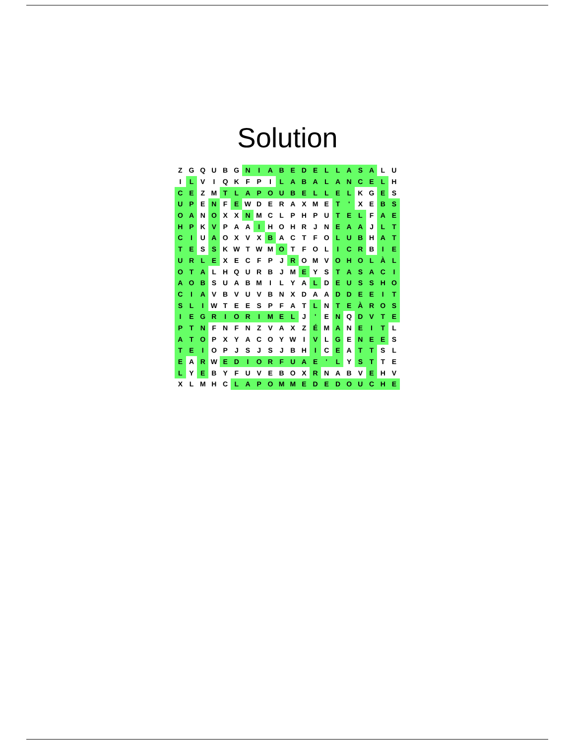Solution
| Z | G | Q | U | B | G | N | I | A | B | E | D | E | L | L | A | S | A | L | U |
| I | L | V | I | Q | K | F | P | I | L | A | B | A | L | A | N | C | E | L | H |
| C | E | Z | M | T | L | A | P | O | U | B | E | L | L | E | L | K | G | E | S |
| U | P | E | N | F | E | W | D | E | R | A | X | M | E | T | ' | X | E | B | S |
| O | A | N | O | X | X | N | M | C | L | P | H | P | U | T | E | L | F | A | E |
| H | P | K | V | P | A | A | I | H | O | H | R | J | N | E | A | A | J | L | T |
| C | I | U | A | O | X | V | X | B | A | C | T | F | O | L | U | B | H | A | T |
| T | E | S | S | K | W | T | W | M | O | T | F | O | L | I | C | R | B | I | E |
| U | R | L | E | X | E | C | F | P | J | R | O | M | V | O | H | O | L | À | L |
| O | T | A | L | H | Q | U | R | B | J | M | E | Y | S | T | A | S | A | C | I |
| A | O | B | S | U | A | B | M | I | L | Y | A | L | D | E | U | S | S | H | O |
| C | I | A | V | B | V | U | V | B | N | X | D | A | A | D | D | E | E | I | T |
| S | L | I | W | T | E | E | S | P | F | A | T | L | N | T | E | À | R | O | S |
| I | E | G | R | I | O | R | I | M | E | L | J | ' | E | N | Q | D | V | T | E |
| P | T | N | F | N | F | N | Z | V | A | X | Z | É | M | A | N | E | I | T | L |
| A | T | O | P | X | Y | A | C | O | Y | W | I | V | L | G | E | N | E | E | S |
| T | E | I | O | P | J | S | J | S | J | B | H | I | C | E | A | T | T | S | L |
| E | A | R | W | E | D | I | O | R | F | U | A | E | ' | L | Y | S | T | T | E |
| L | Y | E | B | Y | F | U | V | E | B | O | X | R | N | A | B | V | E | H | V |
| X | L | M | H | C | L | A | P | O | M | M | E | D | E | D | O | U | C | H | E |